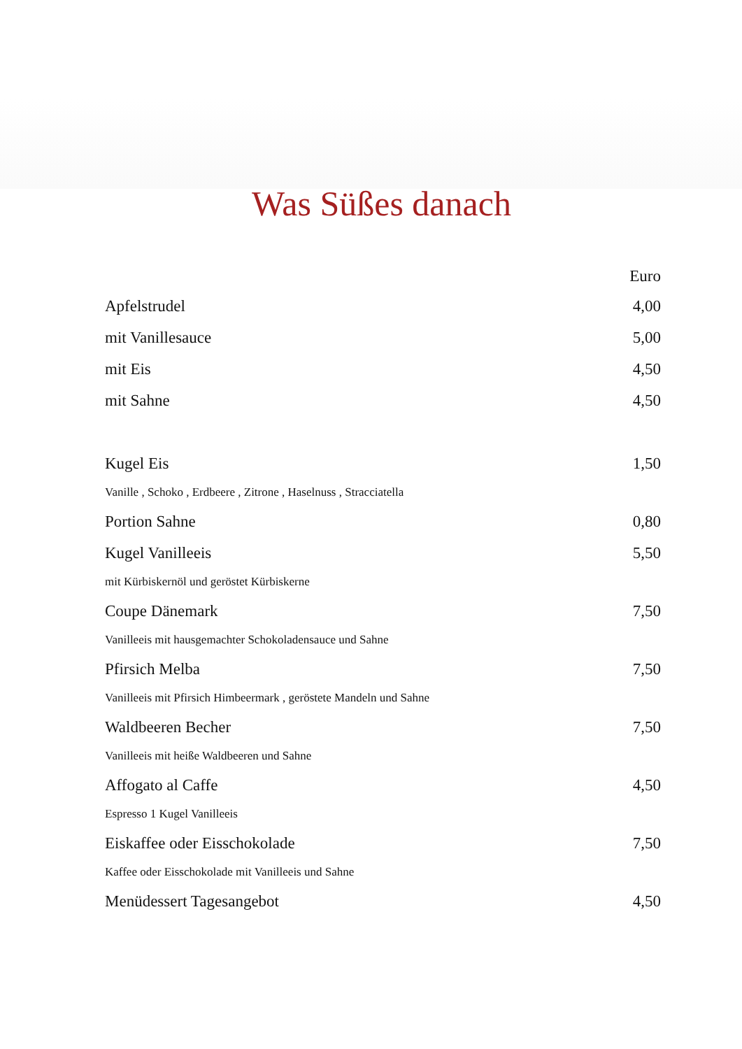Was Süßes danach
| | Euro |
| --- | --- |
| Apfelstrudel | 4,00 |
| mit Vanillesauce | 5,00 |
| mit Eis | 4,50 |
| mit Sahne | 4,50 |
| Kugel Eis | 1,50 |
| Vanille , Schoko , Erdbeere , Zitrone , Haselnuss , Stracciatella | |
| Portion Sahne | 0,80 |
| Kugel Vanilleeis | 5,50 |
| mit Kürbiskernöl und geröstet Kürbiskerne | |
| Coupe Dänemark | 7,50 |
| Vanilleeis mit hausgemachter Schokoladensauce und Sahne | |
| Pfirsich Melba | 7,50 |
| Vanilleeis mit Pfirsich Himbeermark , geröstete Mandeln und Sahne | |
| Waldbeeren Becher | 7,50 |
| Vanilleeis mit heiße Waldbeeren und Sahne | |
| Affogato al Caffe | 4,50 |
| Espresso 1 Kugel Vanilleeis | |
| Eiskaffee oder Eisschokolade | 7,50 |
| Kaffee oder Eisschokolade mit Vanilleeis und Sahne | |
| Menüdessert Tagesangebot | 4,50 |